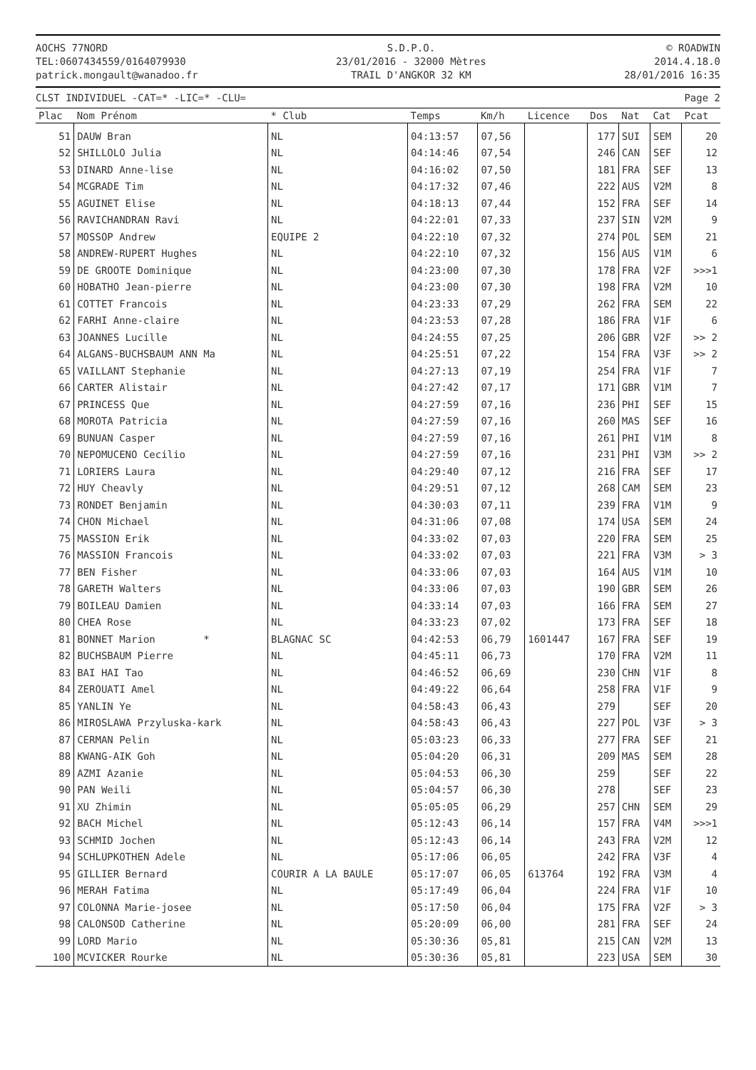AOCHS 77NORD
TEL:0607434559/0164079930
patrick.mongault@wanadoo.fr
S.D.P.O.
23/01/2016 - 32000 Mètres
TRAIL D'ANGKOR 32 KM
© ROADWIN
2014.4.18.0
28/01/2016 16:35
CLST INDIVIDUEL -CAT=* -LIC=* -CLU= Page 2
| Plac | Nom Prénom | * Club | Temps | Km/h | Licence | Dos | Nat | Cat | Pcat |
| --- | --- | --- | --- | --- | --- | --- | --- | --- | --- |
| 51 | DAUW Bran | NL | 04:13:57 | 07,56 | | 177 | SUI | SEM | 20 |
| 52 | SHILLOLO Julia | NL | 04:14:46 | 07,54 | | 246 | CAN | SEF | 12 |
| 53 | DINARD Anne-lise | NL | 04:16:02 | 07,50 | | 181 | FRA | SEF | 13 |
| 54 | MCGRADE Tim | NL | 04:17:32 | 07,46 | | 222 | AUS | V2M | 8 |
| 55 | AGUINET Elise | NL | 04:18:13 | 07,44 | | 152 | FRA | SEF | 14 |
| 56 | RAVICHANDRAN Ravi | NL | 04:22:01 | 07,33 | | 237 | SIN | V2M | 9 |
| 57 | MOSSOP Andrew | EQUIPE 2 | 04:22:10 | 07,32 | | 274 | POL | SEM | 21 |
| 58 | ANDREW-RUPERT Hughes | NL | 04:22:10 | 07,32 | | 156 | AUS | V1M | 6 |
| 59 | DE GROOTE Dominique | NL | 04:23:00 | 07,30 | | 178 | FRA | V2F | >>>1 |
| 60 | HOBATHO Jean-pierre | NL | 04:23:00 | 07,30 | | 198 | FRA | V2M | 10 |
| 61 | COTTET Francois | NL | 04:23:33 | 07,29 | | 262 | FRA | SEM | 22 |
| 62 | FARHI Anne-claire | NL | 04:23:53 | 07,28 | | 186 | FRA | V1F | 6 |
| 63 | JOANNES Lucille | NL | 04:24:55 | 07,25 | | 206 | GBR | V2F | >> 2 |
| 64 | ALGANS-BUCHSBAUM ANN Ma | NL | 04:25:51 | 07,22 | | 154 | FRA | V3F | >> 2 |
| 65 | VAILLANT Stephanie | NL | 04:27:13 | 07,19 | | 254 | FRA | V1F | 7 |
| 66 | CARTER Alistair | NL | 04:27:42 | 07,17 | | 171 | GBR | V1M | 7 |
| 67 | PRINCESS Que | NL | 04:27:59 | 07,16 | | 236 | PHI | SEF | 15 |
| 68 | MOROTA Patricia | NL | 04:27:59 | 07,16 | | 260 | MAS | SEF | 16 |
| 69 | BUNUAN Casper | NL | 04:27:59 | 07,16 | | 261 | PHI | V1M | 8 |
| 70 | NEPOMUCENO Cecilio | NL | 04:27:59 | 07,16 | | 231 | PHI | V3M | >> 2 |
| 71 | LORIERS Laura | NL | 04:29:40 | 07,12 | | 216 | FRA | SEF | 17 |
| 72 | HUY Cheavly | NL | 04:29:51 | 07,12 | | 268 | CAM | SEM | 23 |
| 73 | RONDET Benjamin | NL | 04:30:03 | 07,11 | | 239 | FRA | V1M | 9 |
| 74 | CHON Michael | NL | 04:31:06 | 07,08 | | 174 | USA | SEM | 24 |
| 75 | MASSION Erik | NL | 04:33:02 | 07,03 | | 220 | FRA | SEM | 25 |
| 76 | MASSION Francois | NL | 04:33:02 | 07,03 | | 221 | FRA | V3M | > 3 |
| 77 | BEN Fisher | NL | 04:33:06 | 07,03 | | 164 | AUS | V1M | 10 |
| 78 | GARETH Walters | NL | 04:33:06 | 07,03 | | 190 | GBR | SEM | 26 |
| 79 | BOILEAU Damien | NL | 04:33:14 | 07,03 | | 166 | FRA | SEM | 27 |
| 80 | CHEA Rose | NL | 04:33:23 | 07,02 | | 173 | FRA | SEF | 18 |
| 81 | BONNET Marion * | BLAGNAC SC | 04:42:53 | 06,79 | 1601447 | 167 | FRA | SEF | 19 |
| 82 | BUCHSBAUM Pierre | NL | 04:45:11 | 06,73 | | 170 | FRA | V2M | 11 |
| 83 | BAI HAI Tao | NL | 04:46:52 | 06,69 | | 230 | CHN | V1F | 8 |
| 84 | ZEROUATI Amel | NL | 04:49:22 | 06,64 | | 258 | FRA | V1F | 9 |
| 85 | YANLIN Ye | NL | 04:58:43 | 06,43 | | 279 | | SEF | 20 |
| 86 | MIROSLAWA Przyluska-kark | NL | 04:58:43 | 06,43 | | 227 | POL | V3F | > 3 |
| 87 | CERMAN Pelin | NL | 05:03:23 | 06,33 | | 277 | FRA | SEF | 21 |
| 88 | KWANG-AIK Goh | NL | 05:04:20 | 06,31 | | 209 | MAS | SEM | 28 |
| 89 | AZMI Azanie | NL | 05:04:53 | 06,30 | | 259 | | SEF | 22 |
| 90 | PAN Weili | NL | 05:04:57 | 06,30 | | 278 | | SEF | 23 |
| 91 | XU Zhimin | NL | 05:05:05 | 06,29 | | 257 | CHN | SEM | 29 |
| 92 | BACH Michel | NL | 05:12:43 | 06,14 | | 157 | FRA | V4M | >>>1 |
| 93 | SCHMID Jochen | NL | 05:12:43 | 06,14 | | 243 | FRA | V2M | 12 |
| 94 | SCHLUPKOTHEN Adele | NL | 05:17:06 | 06,05 | | 242 | FRA | V3F | 4 |
| 95 | GILLIER Bernard | COURIR A LA BAULE | 05:17:07 | 06,05 | 613764 | 192 | FRA | V3M | 4 |
| 96 | MERAH Fatima | NL | 05:17:49 | 06,04 | | 224 | FRA | V1F | 10 |
| 97 | COLONNA Marie-josee | NL | 05:17:50 | 06,04 | | 175 | FRA | V2F | > 3 |
| 98 | CALONSOD Catherine | NL | 05:20:09 | 06,00 | | 281 | FRA | SEF | 24 |
| 99 | LORD Mario | NL | 05:30:36 | 05,81 | | 215 | CAN | V2M | 13 |
| 100 | MCVICKER Rourke | NL | 05:30:36 | 05,81 | | 223 | USA | SEM | 30 |